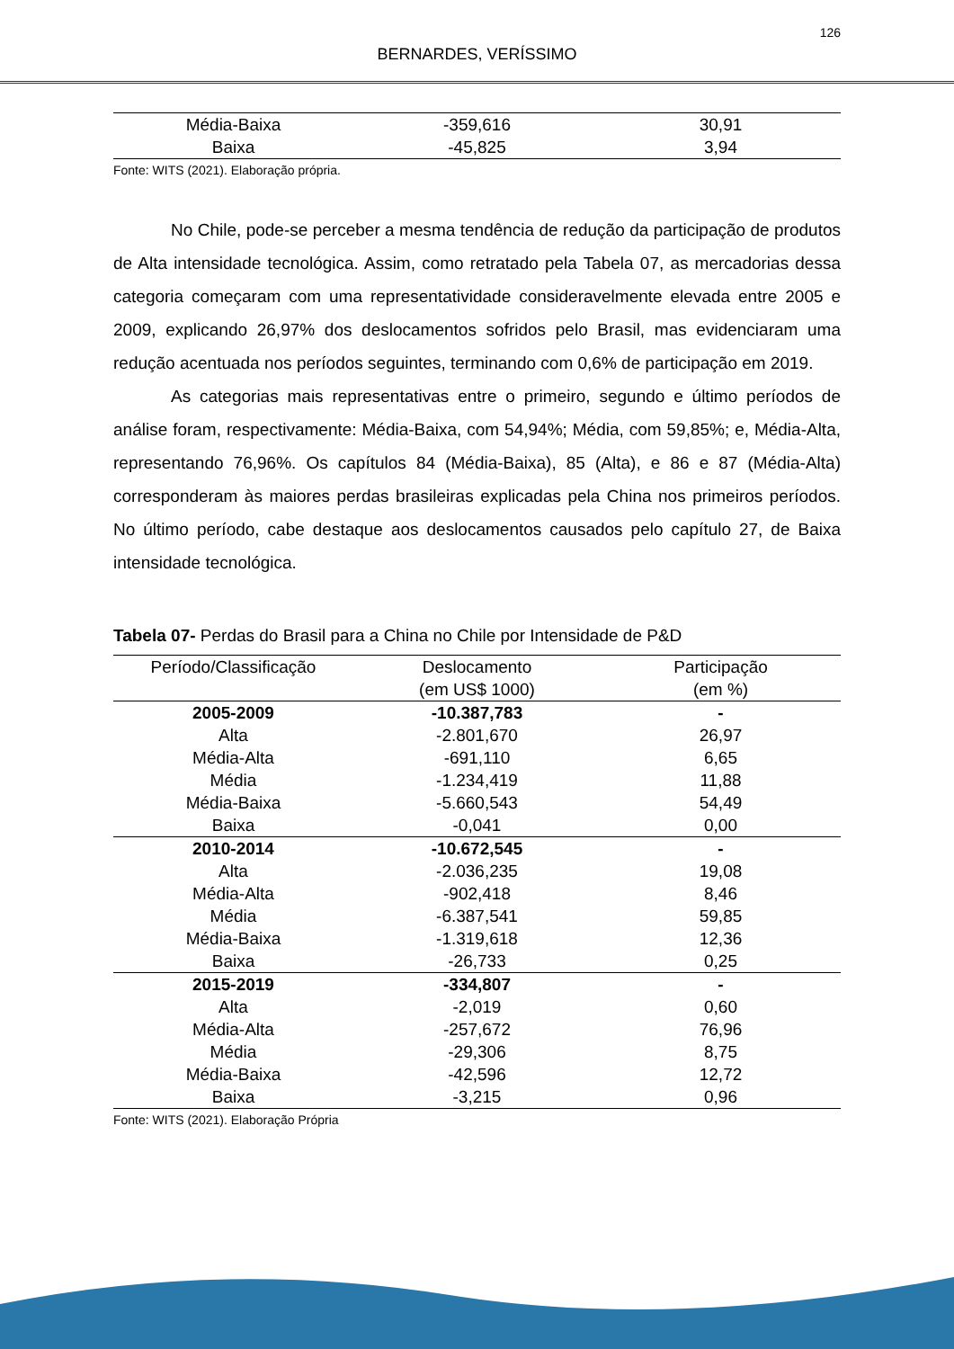126
BERNARDES, VERÍSSIMO
| Média-Baixa | -359,616 | 30,91 |
| Baixa | -45,825 | 3,94 |
Fonte: WITS (2021). Elaboração própria.
No Chile, pode-se perceber a mesma tendência de redução da participação de produtos de Alta intensidade tecnológica. Assim, como retratado pela Tabela 07, as mercadorias dessa categoria começaram com uma representatividade consideravelmente elevada entre 2005 e 2009, explicando 26,97% dos deslocamentos sofridos pelo Brasil, mas evidenciaram uma redução acentuada nos períodos seguintes, terminando com 0,6% de participação em 2019.
As categorias mais representativas entre o primeiro, segundo e último períodos de análise foram, respectivamente: Média-Baixa, com 54,94%; Média, com 59,85%; e, Média-Alta, representando 76,96%. Os capítulos 84 (Média-Baixa), 85 (Alta), e 86 e 87 (Média-Alta) corresponderam às maiores perdas brasileiras explicadas pela China nos primeiros períodos. No último período, cabe destaque aos deslocamentos causados pelo capítulo 27, de Baixa intensidade tecnológica.
Tabela 07- Perdas do Brasil para a China no Chile por Intensidade de P&D
| Período/Classificação | Deslocamento (em US$ 1000) | Participação (em %) |
| --- | --- | --- |
| 2005-2009 | -10.387,783 | - |
| Alta | -2.801,670 | 26,97 |
| Média-Alta | -691,110 | 6,65 |
| Média | -1.234,419 | 11,88 |
| Média-Baixa | -5.660,543 | 54,49 |
| Baixa | -0,041 | 0,00 |
| 2010-2014 | -10.672,545 | - |
| Alta | -2.036,235 | 19,08 |
| Média-Alta | -902,418 | 8,46 |
| Média | -6.387,541 | 59,85 |
| Média-Baixa | -1.319,618 | 12,36 |
| Baixa | -26,733 | 0,25 |
| 2015-2019 | -334,807 | - |
| Alta | -2,019 | 0,60 |
| Média-Alta | -257,672 | 76,96 |
| Média | -29,306 | 8,75 |
| Média-Baixa | -42,596 | 12,72 |
| Baixa | -3,215 | 0,96 |
Fonte: WITS (2021). Elaboração Própria